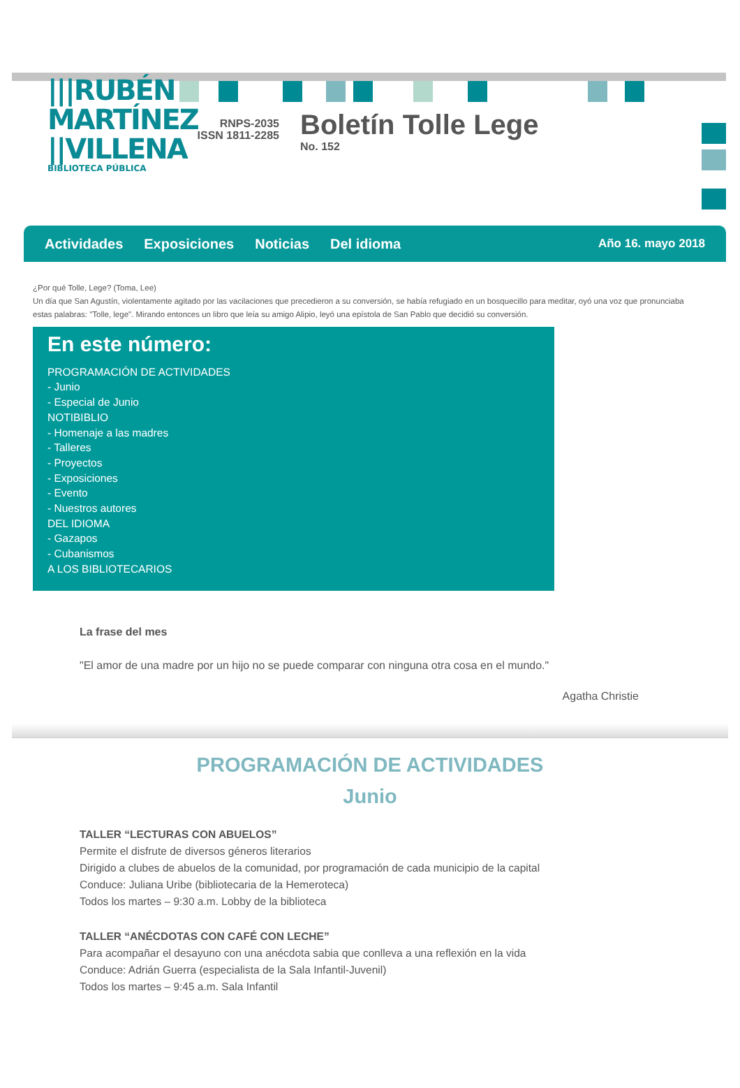|||RUBÉN
MARTÍNEZ
||VILLENA
BIBLIOTECA PÚBLICA
RNPS-2035
ISSN 1811-2285
Boletín Tolle Lege
No. 152
Actividades Exposiciones Noticias Del idioma Año 16. mayo 2018
¿Por qué Tolle, Lege? (Toma, Lee)
Un día que San Agustín, violentamente agitado por las vacilaciones que precedieron a su conversión, se había refugiado en un bosquecillo para meditar, oyó una voz que pronunciaba estas palabras: "Tolle, lege". Mirando entonces un libro que leía su amigo Alipio, leyó una epístola de San Pablo que decidió su conversión.
En este número:
PROGRAMACIÓN DE ACTIVIDADES
- Junio
- Especial de Junio
NOTIBIBLIO
- Homenaje a las madres
- Talleres
- Proyectos
- Exposiciones
- Evento
- Nuestros autores
DEL IDIOMA
- Gazapos
- Cubanismos
A LOS BIBLIOTECARIOS
La frase del mes
"El amor de una madre por un hijo no se puede comparar con ninguna otra cosa en el mundo."
Agatha Christie
PROGRAMACIÓN DE ACTIVIDADES
Junio
TALLER “LECTURAS CON ABUELOS”
Permite el disfrute de diversos géneros literarios
Dirigido a clubes de abuelos de la comunidad, por programación de cada municipio de la capital
Conduce: Juliana Uribe (bibliotecaria de la Hemeroteca)
Todos los martes – 9:30 a.m. Lobby de la biblioteca
TALLER “ANÉCDOTAS CON CAFÉ CON LECHE”
Para acompañar el desayuno con una anécdota sabia que conlleva a una reflexión en la vida
Conduce: Adrián Guerra (especialista de la Sala Infantil-Juvenil)
Todos los martes – 9:45 a.m. Sala Infantil